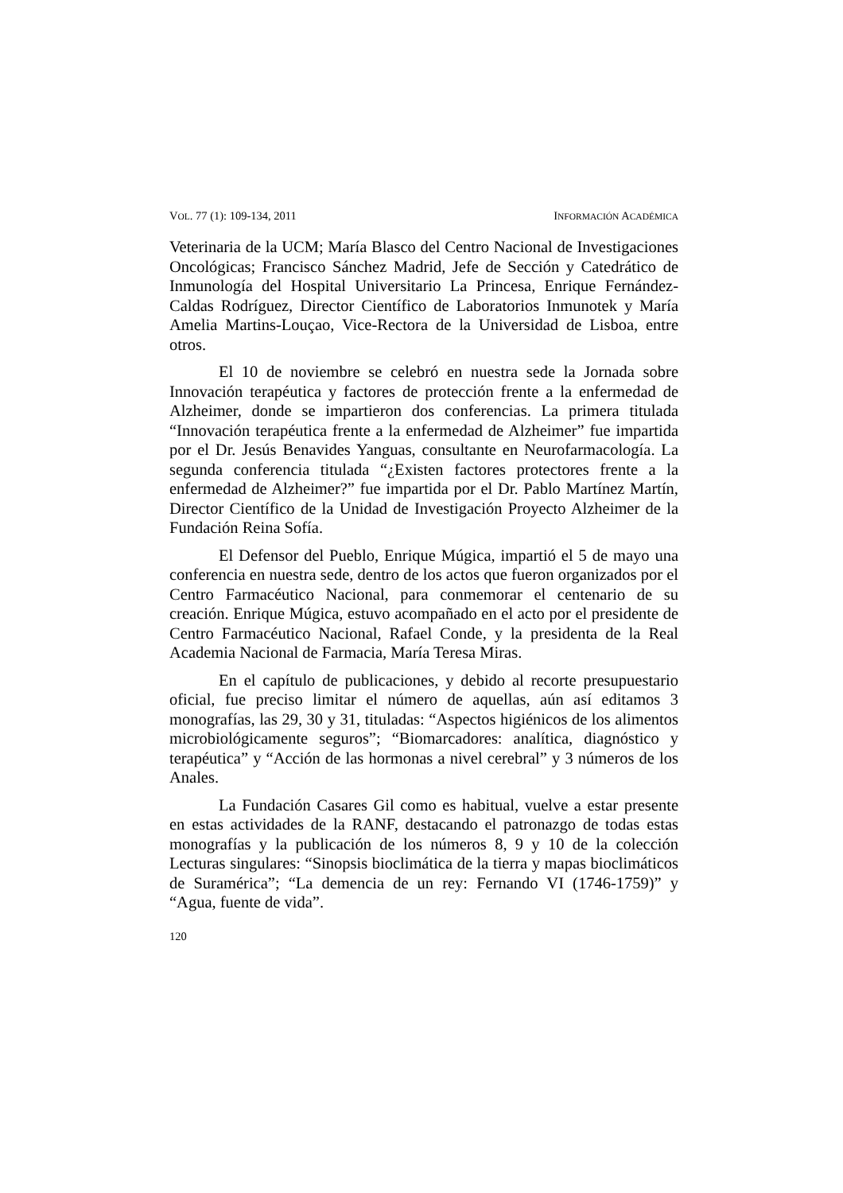VOL. 77 (1): 109-134, 2011 INFORMACIÓN ACADÉMICA
Veterinaria de la UCM; María Blasco del Centro Nacional de Investigaciones Oncológicas; Francisco Sánchez Madrid, Jefe de Sección y Catedrático de Inmunología del Hospital Universitario La Princesa, Enrique Fernández-Caldas Rodríguez, Director Científico de Laboratorios Inmunotek y María Amelia Martins-Louçao, Vice-Rectora de la Universidad de Lisboa, entre otros.
El 10 de noviembre se celebró en nuestra sede la Jornada sobre Innovación terapéutica y factores de protección frente a la enfermedad de Alzheimer, donde se impartieron dos conferencias. La primera titulada “Innovación terapéutica frente a la enfermedad de Alzheimer” fue impartida por el Dr. Jesús Benavides Yanguas, consultante en Neurofarmacología. La segunda conferencia titulada “¿Existen factores protectores frente a la enfermedad de Alzheimer?” fue impartida por el Dr. Pablo Martínez Martín, Director Científico de la Unidad de Investigación Proyecto Alzheimer de la Fundación Reina Sofía.
El Defensor del Pueblo, Enrique Múgica, impartió el 5 de mayo una conferencia en nuestra sede, dentro de los actos que fueron organizados por el Centro Farmacéutico Nacional, para conmemorar el centenario de su creación. Enrique Múgica, estuvo acompañado en el acto por el presidente de Centro Farmacéutico Nacional, Rafael Conde, y la presidenta de la Real Academia Nacional de Farmacia, María Teresa Miras.
En el capítulo de publicaciones, y debido al recorte presupuestario oficial, fue preciso limitar el número de aquellas, aún así editamos 3 monografías, las 29, 30 y 31, tituladas: “Aspectos higiénicos de los alimentos microbiológicamente seguros”; “Biomarcadores: analítica, diagnóstico y terapéutica” y “Acción de las hormonas a nivel cerebral” y 3 números de los Anales.
La Fundación Casares Gil como es habitual, vuelve a estar presente en estas actividades de la RANF, destacando el patronazgo de todas estas monografías y la publicación de los números 8, 9 y 10 de la colección Lecturas singulares: “Sinopsis bioclimática de la tierra y mapas bioclimáticos de Suramérica”; “La demencia de un rey: Fernando VI (1746-1759)” y “Agua, fuente de vida”.
120